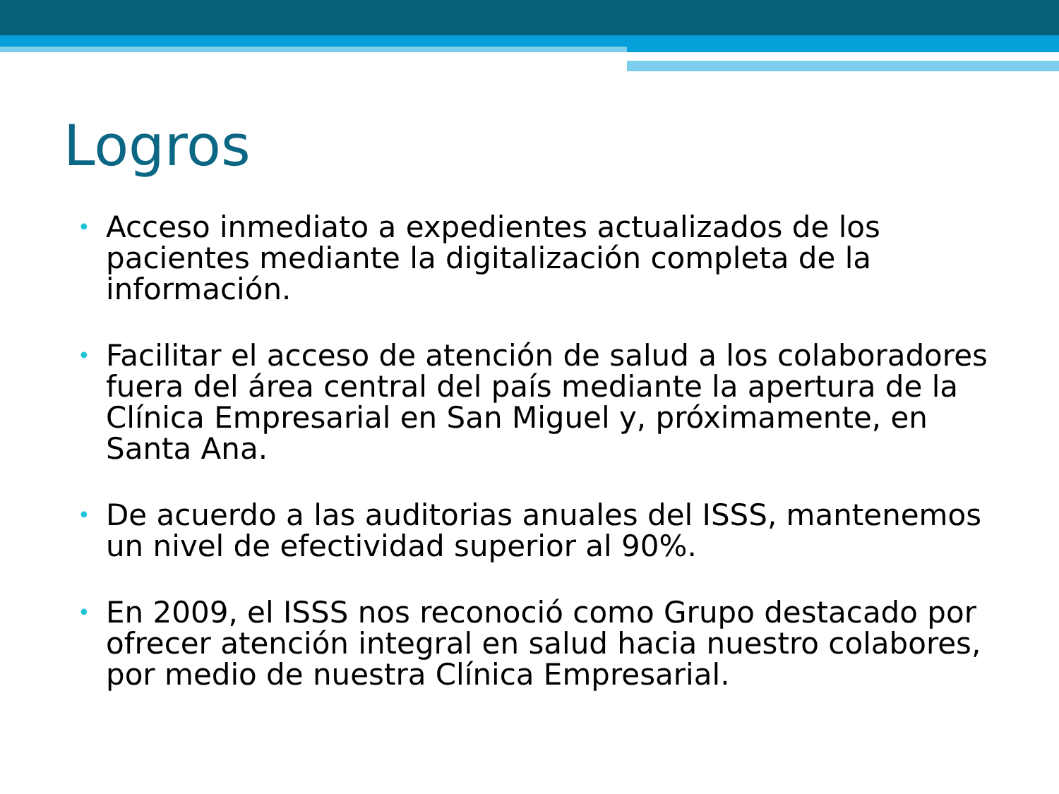Logros
• Acceso inmediato a expedientes actualizados de los pacientes mediante la digitalización completa de la información.
• Facilitar el acceso de atención de salud a los colaboradores fuera del área central del país mediante la apertura de la Clínica Empresarial en San Miguel y, próximamente, en Santa Ana.
• De acuerdo a las auditorias anuales del ISSS, mantenemos un nivel de efectividad superior al 90%.
• En 2009, el ISSS nos reconoció como Grupo destacado por ofrecer atención integral en salud hacia nuestro colabores, por medio de nuestra Clínica Empresarial.